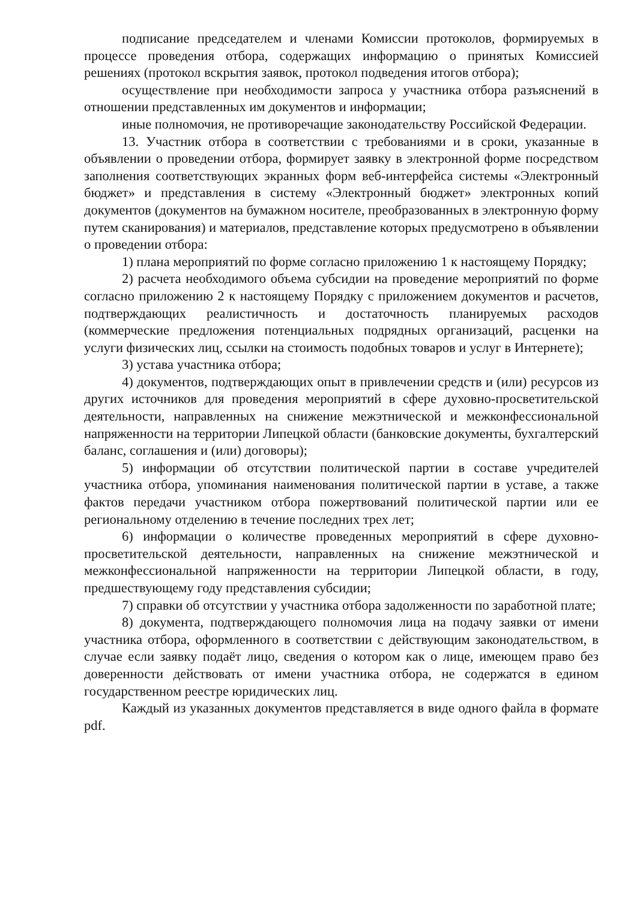подписание председателем и членами Комиссии протоколов, формируемых в процессе проведения отбора, содержащих информацию о принятых Комиссией решениях (протокол вскрытия заявок, протокол подведения итогов отбора);
осуществление при необходимости запроса у участника отбора разъяснений в отношении представленных им документов и информации;
иные полномочия, не противоречащие законодательству Российской Федерации.
13. Участник отбора в соответствии с требованиями и в сроки, указанные в объявлении о проведении отбора, формирует заявку в электронной форме посредством заполнения соответствующих экранных форм веб-интерфейса системы «Электронный бюджет» и представления в систему «Электронный бюджет» электронных копий документов (документов на бумажном носителе, преобразованных в электронную форму путем сканирования) и материалов, представление которых предусмотрено в объявлении о проведении отбора:
1) плана мероприятий по форме согласно приложению 1 к настоящему Порядку;
2) расчета необходимого объема субсидии на проведение мероприятий по форме согласно приложению 2 к настоящему Порядку с приложением документов и расчетов, подтверждающих реалистичность и достаточность планируемых расходов (коммерческие предложения потенциальных подрядных организаций, расценки на услуги физических лиц, ссылки на стоимость подобных товаров и услуг в Интернете);
3) устава участника отбора;
4) документов, подтверждающих опыт в привлечении средств и (или) ресурсов из других источников для проведения мероприятий в сфере духовно-просветительской деятельности, направленных на снижение межэтнической и межконфессиональной напряженности на территории Липецкой области (банковские документы, бухгалтерский баланс, соглашения и (или) договоры);
5) информации об отсутствии политической партии в составе учредителей участника отбора, упоминания наименования политической партии в уставе, а также фактов передачи участником отбора пожертвований политической партии или ее региональному отделению в течение последних трех лет;
6) информации о количестве проведенных мероприятий в сфере духовно-просветительской деятельности, направленных на снижение межэтнической и межконфессиональной напряженности на территории Липецкой области, в году, предшествующему году представления субсидии;
7) справки об отсутствии у участника отбора задолженности по заработной плате;
8) документа, подтверждающего полномочия лица на подачу заявки от имени участника отбора, оформленного в соответствии с действующим законодательством, в случае если заявку подаёт лицо, сведения о котором как о лице, имеющем право без доверенности действовать от имени участника отбора, не содержатся в едином государственном реестре юридических лиц.
Каждый из указанных документов представляется в виде одного файла в формате pdf.